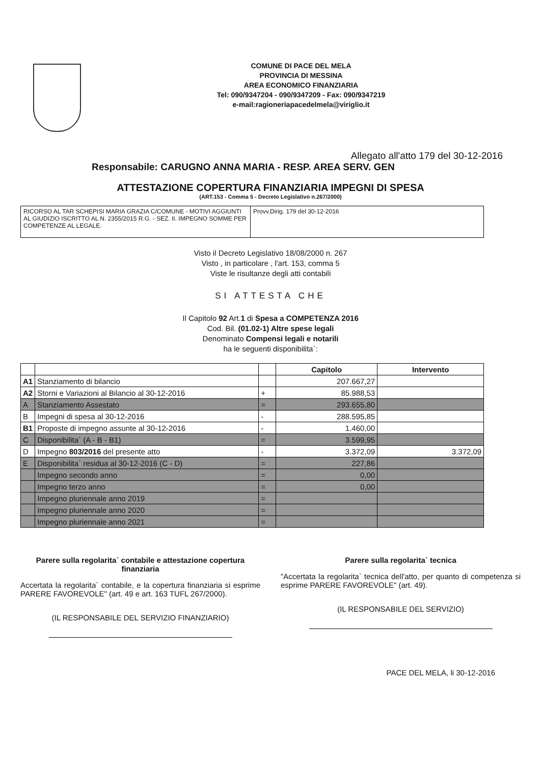COMUNE DI PACE DEL MELA
PROVINCIA DI MESSINA
AREA ECONOMICO FINANZIARIA
Tel: 090/9347204 - 090/9347209 - Fax: 090/9347219
e-mail:ragioneriapacedelmela@viriglio.it
Allegato all'atto 179 del 30-12-2016
Responsabile: CARUGNO ANNA MARIA - RESP. AREA SERV. GEN
ATTESTAZIONE COPERTURA FINANZIARIA IMPEGNI DI SPESA
(ART.153 - Comma 5 - Decreto Legislativo n.267/2000)
| RICORSO AL TAR SCHEPISI MARIA GRAZIA C/COMUNE - MOTIVI AGGIUNTI AL GIUDIZIO ISCRITTO AL N. 2355/2015 R.G. - SEZ. II. IMPEGNO SOMME PER COMPETENZE AL LEGALE. | Provv.Dirig. 179 del 30-12-2016 |
Visto il Decreto Legislativo 18/08/2000 n. 267
Visto , in particolare , l'art. 153, comma 5
Viste le risultanze degli atti contabili
SI ATTESTA CHE
Il Capitolo 92 Art.1 di Spesa a COMPETENZA 2016
Cod. Bil. (01.02-1) Altre spese legali
Denominato Compensi legali e notarili
ha le seguenti disponibilita`:
| | | | Capitolo | Intervento |
| --- | --- | --- | --- | --- |
| A1 | Stanziamento di bilancio | | 207.667,27 | |
| A2 | Storni e Variazioni al Bilancio al 30-12-2016 | + | 85.988,53 | |
| A | Stanziamento Assestato | = | 293.655,80 | |
| B | Impegni di spesa al 30-12-2016 | - | 288.595,85 | |
| B1 | Proposte di impegno assunte al 30-12-2016 | - | 1.460,00 | |
| C | Disponibilita` (A - B - B1) | = | 3.599,95 | |
| D | Impegno 803/2016 del presente atto | - | 3.372,09 | 3.372,09 |
| E | Disponibilita` residua al 30-12-2016 (C - D) | = | 227,86 | |
| | Impegno secondo anno | = | 0,00 | |
| | Impegno terzo anno | = | 0,00 | |
| | Impegno pluriennale anno 2019 | = | | |
| | Impegno pluriennale anno 2020 | = | | |
| | Impegno pluriennale anno 2021 | = | | |
Parere sulla regolarita` contabile e attestazione copertura finanziaria
Accertata la regolarita` contabile, e la copertura finanziaria si esprime PARERE FAVOREVOLE" (art. 49 e art. 163 TUFL 267/2000).
(IL RESPONSABILE DEL SERVIZIO FINANZIARIO)
Parere sulla regolarita` tecnica
"Accertata la regolarita` tecnica dell'atto, per quanto di competenza si esprime PARERE FAVOREVOLE" (art. 49).
(IL RESPONSABILE DEL SERVIZIO)
PACE DEL MELA, li 30-12-2016